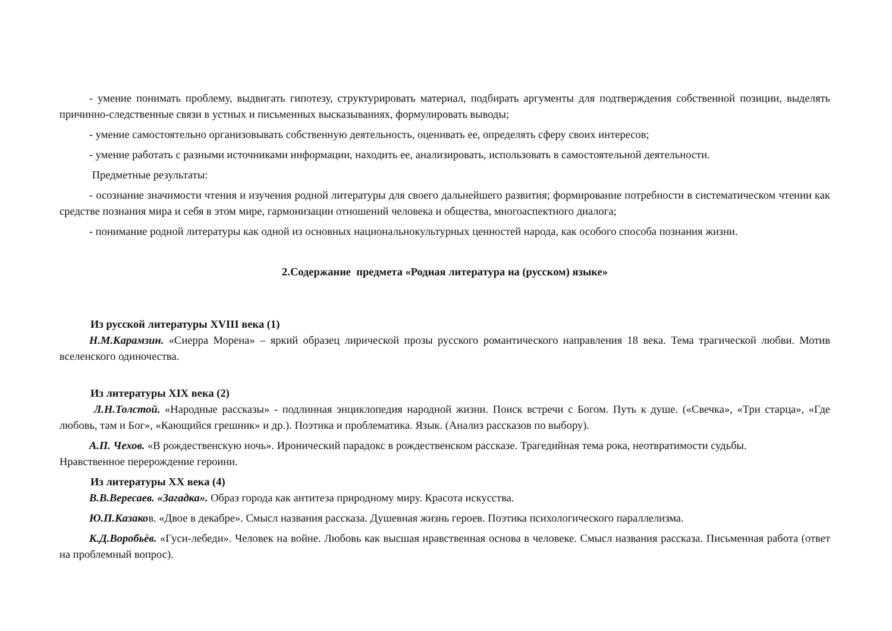- умение понимать проблему, выдвигать гипотезу, структурировать материал, подбирать аргументы для подтверждения собственной позиции, выделять причинно-следственные связи в устных и письменных высказываниях, формулировать выводы;
- умение самостоятельно организовывать собственную деятельность, оценивать ее, определять сферу своих интересов;
- умение работать с разными источниками информации, находить ее, анализировать, использовать в самостоятельной деятельности.
Предметные результаты:
- осознание значимости чтения и изучения родной литературы для своего дальнейшего развития; формирование потребности в систематическом чтении как средстве познания мира и себя в этом мире, гармонизации отношений человека и общества, многоаспектного диалога;
- понимание родной литературы как одной из основных национальнокультурных ценностей народа, как особого способа познания жизни.
2.Содержание предмета «Родная литература на (русском) языке»
Из русской литературы XVIII века (1)
Н.М.Карамзин. «Сиерра Морена» – яркий образец лирической прозы русского романтического направления 18 века. Тема трагической любви. Мотив вселенского одиночества.
Из литературы XIX века (2)
Л.Н.Толстой. «Народные рассказы» - подлинная энциклопедия народной жизни. Поиск встречи с Богом. Путь к душе. («Свечка», «Три старца», «Где любовь, там и Бог», «Кающийся грешник» и др.). Поэтика и проблематика. Язык. (Анализ рассказов по выбору).
А.П. Чехов. «В рождественскую ночь». Иронический парадокс в рождественском рассказе. Трагедийная тема рока, неотвратимости судьбы.
Нравственное перерождение героини.
Из литературы XX века (4)
В.В.Вересаев. «Загадка». Образ города как антитеза природному миру. Красота искусства.
Ю.П.Казаков. «Двое в декабре». Смысл названия рассказа. Душевная жизнь героев. Поэтика психологического параллелизма.
К.Д.Воробьѐв. «Гуси-лебеди». Человек на войне. Любовь как высшая нравственная основа в человеке. Смысл названия рассказа. Письменная работа (ответ на проблемный вопрос).